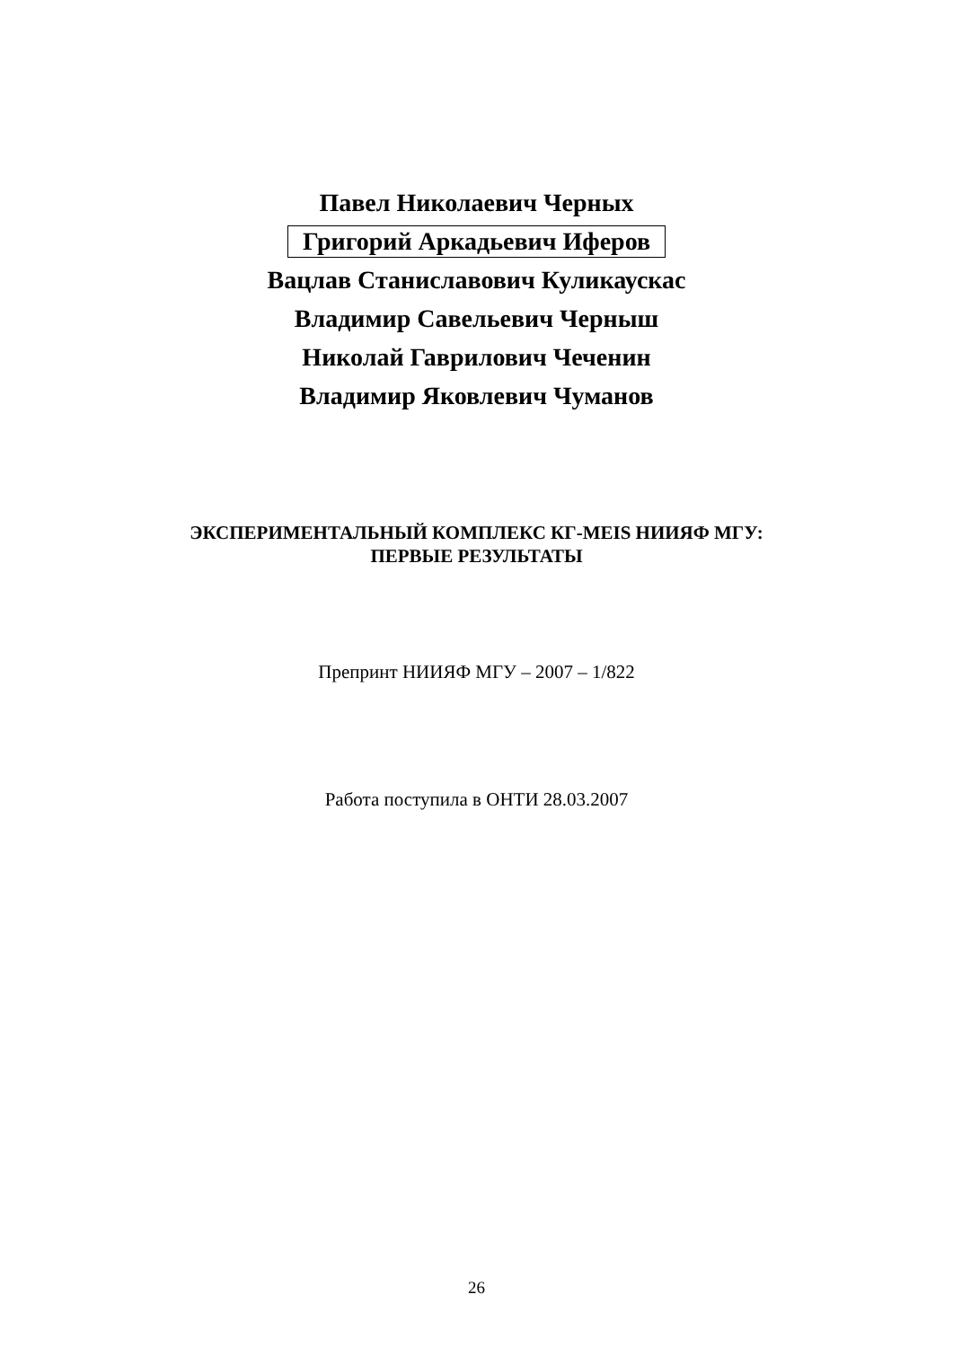Павел Николаевич Черных
Григорий Аркадьевич Иферов
Вацлав Станиславович Куликаускас
Владимир Савельевич Черныш
Николай Гаврилович Чеченин
Владимир Яковлевич Чуманов
ЭКСПЕРИМЕНТАЛЬНЫЙ КОМПЛЕКС КГ-MEIS НИИЯФ МГУ:
ПЕРВЫЕ РЕЗУЛЬТАТЫ
Препринт НИИЯФ МГУ – 2007 – 1/822
Работа поступила в ОНТИ 28.03.2007
26